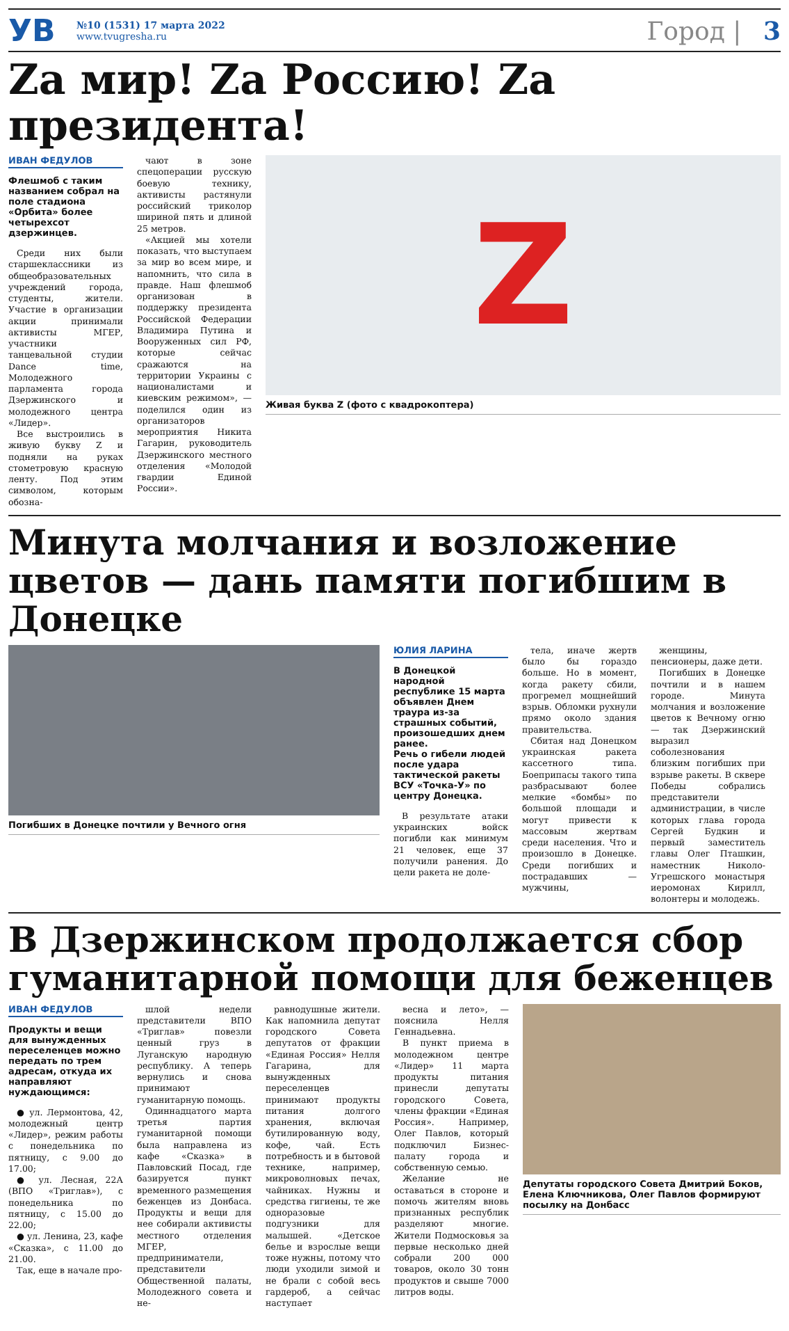УВ
№10 (1531) 17 марта 2022
www.tvugresha.ru
Город | 3
Zа мир! Zа Россию! Zа президента!
ИВАН ФЕДУЛОВ
Флешмоб с таким названием собрал на поле стадиона «Орбита» более четырехсот дзержинцев.
Среди них были старшеклассники из общеобразовательных учреждений города, студенты, жители. Участие в организации акции принимали активисты МГЕР, участники танцевальной студии Dance time, Молодежного парламента города Дзержинского и молодежного центра «Лидер».
Все выстроились в живую букву Z и подняли на руках стометровую красную ленту. Под этим символом, которым обозна-
чают в зоне спецоперации русскую боевую технику, активисты растянули российский триколор шириной пять и длиной 25 метров.
«Акцией мы хотели показать, что выступаем за мир во всем мире, и напомнить, что сила в правде. Наш флешмоб организован в поддержку президента Российской Федерации Владимира Путина и Вооруженных сил РФ, которые сейчас сражаются на территории Украины с националистами и киевским режимом», — поделился один из организаторов мероприятия Никита Гагарин, руководитель Дзержинского местного отделения «Молодой гвардии Единой России».
Z
Живая буква Z (фото с квадрокоптера)
Минута молчания и возложение цветов — дань памяти погибшим в Донецке
Погибших в Донецке почтили у Вечного огня
ЮЛИЯ ЛАРИНА
В Донецкой народной республике 15 марта объявлен Днем траура из-за страшных событий, произошедших днем ранее.
Речь о гибели людей после удара тактической ракеты ВСУ «Точка-У» по центру Донецка.
В результате атаки украинских войск погибли как минимум 21 человек, еще 37 получили ранения. До цели ракета не доле-
тела, иначе жертв было бы гораздо больше. Но в момент, когда ракету сбили, прогремел мощнейший взрыв. Обломки рухнули прямо около здания правительства.
Сбитая над Донецком украинская ракета кассетного типа. Боеприпасы такого типа разбрасывают более мелкие «бомбы» по большой площади и могут привести к массовым жертвам среди населения. Что и произошло в Донецке. Среди погибших и пострадавших — мужчины,
женщины, пенсионеры, даже дети.
Погибших в Донецке почтили и в нашем городе. Минута молчания и возложение цветов к Вечному огню — так Дзержинский выразил соболезнования близким погибших при взрыве ракеты. В сквере Победы собрались представители администрации, в числе которых глава города Сергей Будкин и первый заместитель главы Олег Пташкин, наместник Николо-Угрешского монастыря иеромонах Кирилл, волонтеры и молодежь.
В Дзержинском продолжается сбор гуманитарной помощи для беженцев
ИВАН ФЕДУЛОВ
Продукты и вещи для вынужденных переселенцев можно передать по трем адресам, откуда их направляют нуждающимся:
● ул. Лермонтова, 42, молодежный центр «Лидер», режим работы с понедельника по пятницу, с 9.00 до 17.00;
● ул. Лесная, 22А (ВПО «Триглав»), с понедельника по пятницу, с 15.00 до 22.00;
● ул. Ленина, 23, кафе «Сказка», с 11.00 до 21.00.
Так, еще в начале про-
шлой недели представители ВПО «Триглав» повезли ценный груз в Луганскую народную республику. А теперь вернулись и снова принимают гуманитарную помощь.
Одиннадцатого марта третья партия гуманитарной помощи была направлена из кафе «Сказка» в Павловский Посад, где базируется пункт временного размещения беженцев из Донбаса. Продукты и вещи для нее собирали активисты местного отделения МГЕР, предприниматели, представители Общественной палаты, Молодежного совета и не-
равнодушные жители. Как напомнила депутат городского Совета депутатов от фракции «Единая Россия» Нелля Гагарина, для вынужденных переселенцев принимают продукты питания долгого хранения, включая бутилированную воду, кофе, чай. Есть потребность и в бытовой технике, например, микроволновых печах, чайниках. Нужны и средства гигиены, те же одноразовые подгузники для малышей. «Детское белье и взрослые вещи тоже нужны, потому что люди уходили зимой и не брали с собой весь гардероб, а сейчас наступает
весна и лето», — пояснила Нелля Геннадьевна.
В пункт приема в молодежном центре «Лидер» 11 марта продукты питания принесли депутаты городского Совета, члены фракции «Единая Россия». Например, Олег Павлов, который подключил Бизнес-палату города и собственную семью.
Желание не оставаться в стороне и помочь жителям вновь признанных республик разделяют многие. Жители Подмосковья за первые несколько дней собрали 200 000 товаров, около 30 тонн продуктов и свыше 7000 литров воды.
Депутаты городского Совета Дмитрий Боков, Елена Ключникова, Олег Павлов формируют посылку на Донбасс